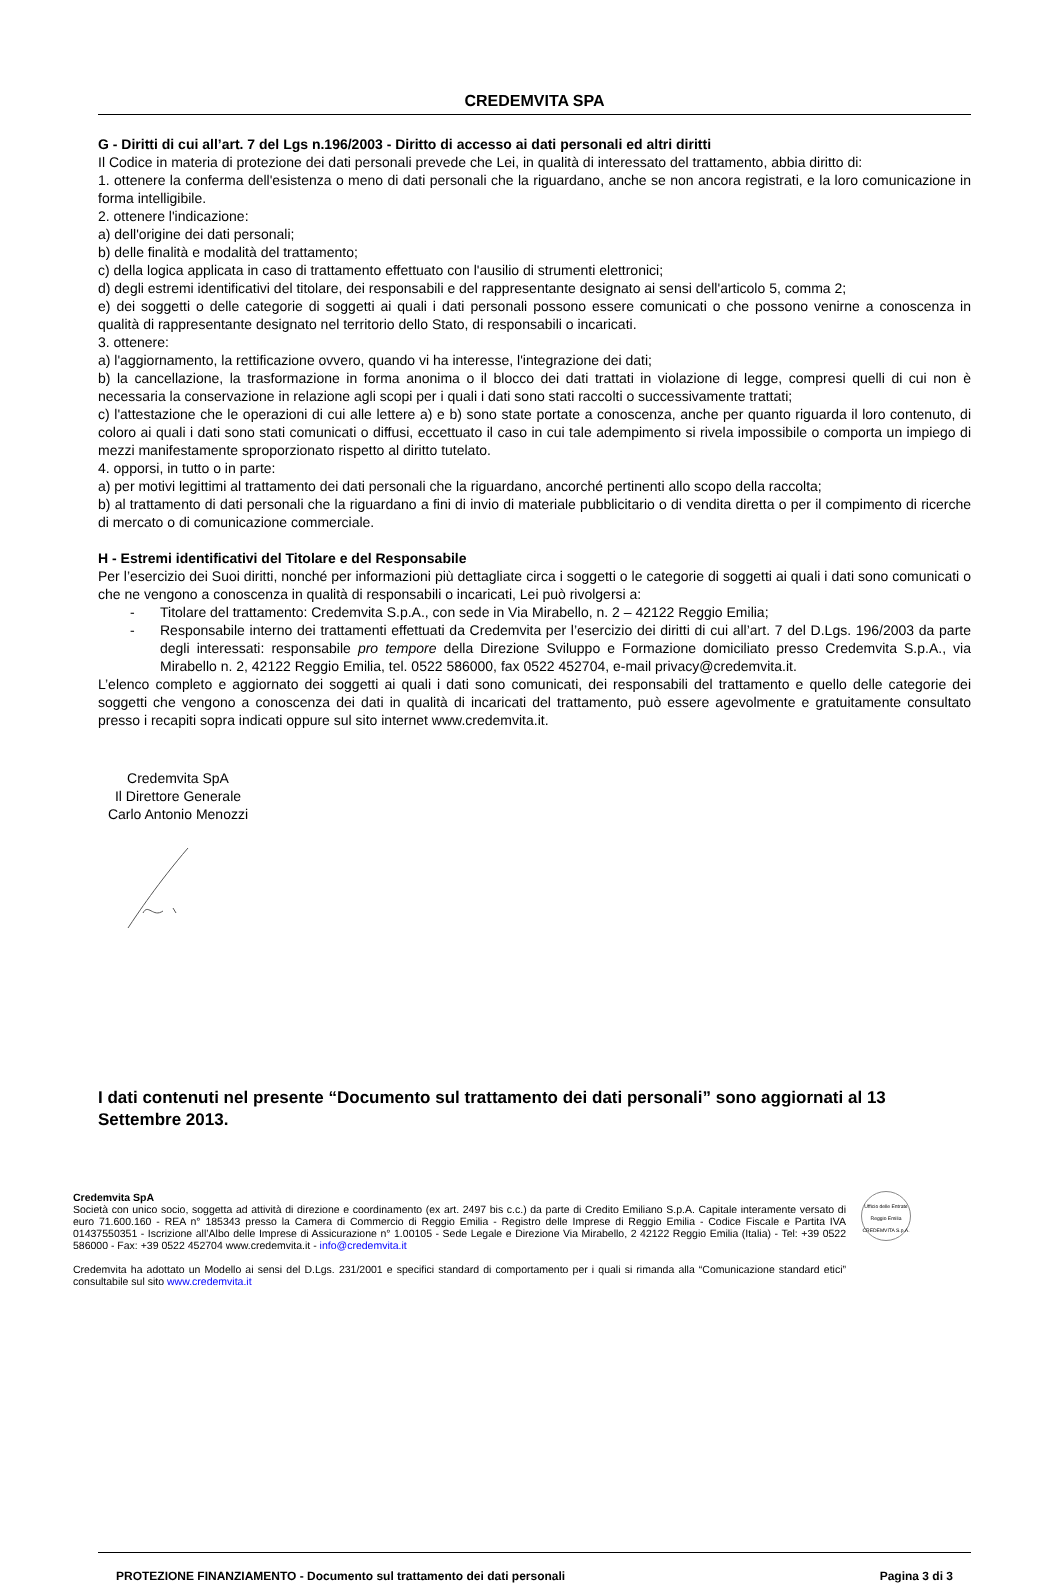CREDEMVITA SPA
G - Diritti di cui all’art. 7 del Lgs n.196/2003 - Diritto di accesso ai dati personali ed altri diritti
Il Codice in materia di protezione dei dati personali prevede che Lei, in qualità di interessato del trattamento, abbia diritto di:
1. ottenere la conferma dell'esistenza o meno di dati personali che la riguardano, anche se non ancora registrati, e la loro comunicazione in forma intelligibile.
2. ottenere l'indicazione:
a) dell'origine dei dati personali;
b) delle finalità e modalità del trattamento;
c) della logica applicata in caso di trattamento effettuato con l'ausilio di strumenti elettronici;
d) degli estremi identificativi del titolare, dei responsabili e del rappresentante designato ai sensi dell'articolo 5, comma 2;
e) dei soggetti o delle categorie di soggetti ai quali i dati personali possono essere comunicati o che possono venirne a conoscenza in qualità di rappresentante designato nel territorio dello Stato, di responsabili o incaricati.
3. ottenere:
a) l'aggiornamento, la rettificazione ovvero, quando vi ha interesse, l'integrazione dei dati;
b) la cancellazione, la trasformazione in forma anonima o il blocco dei dati trattati in violazione di legge, compresi quelli di cui non è necessaria la conservazione in relazione agli scopi per i quali i dati sono stati raccolti o successivamente trattati;
c) l'attestazione che le operazioni di cui alle lettere a) e b) sono state portate a conoscenza, anche per quanto riguarda il loro contenuto, di coloro ai quali i dati sono stati comunicati o diffusi, eccettuato il caso in cui tale adempimento si rivela impossibile o comporta un impiego di mezzi manifestamente sproporzionato rispetto al diritto tutelato.
4. opporsi, in tutto o in parte:
a) per motivi legittimi al trattamento dei dati personali che la riguardano, ancorché pertinenti allo scopo della raccolta;
b) al trattamento di dati personali che la riguardano a fini di invio di materiale pubblicitario o di vendita diretta o per il compimento di ricerche di mercato o di comunicazione commerciale.
H - Estremi identificativi del Titolare e del Responsabile
Per l’esercizio dei Suoi diritti, nonché per informazioni più dettagliate circa i soggetti o le categorie di soggetti ai quali i dati sono comunicati o che ne vengono a conoscenza in qualità di responsabili o incaricati, Lei può rivolgersi a:
- Titolare del trattamento: Credemvita S.p.A., con sede in Via Mirabello, n. 2 – 42122 Reggio Emilia;
- Responsabile interno dei trattamenti effettuati da Credemvita per l’esercizio dei diritti di cui all’art. 7 del D.Lgs. 196/2003 da parte degli interessati: responsabile pro tempore della Direzione Sviluppo e Formazione domiciliato presso Credemvita S.p.A., via Mirabello n. 2, 42122 Reggio Emilia, tel. 0522 586000, fax 0522 452704, e-mail privacy@credemvita.it.
L’elenco completo e aggiornato dei soggetti ai quali i dati sono comunicati, dei responsabili del trattamento e quello delle categorie dei soggetti che vengono a conoscenza dei dati in qualità di incaricati del trattamento, può essere agevolmente e gratuitamente consultato presso i recapiti sopra indicati oppure sul sito internet www.credemvita.it.
Credemvita SpA
Il Direttore Generale
Carlo Antonio Menozzi
I dati contenuti nel presente “Documento sul trattamento dei dati personali” sono aggiornati al 13 Settembre 2013.
Credemvita SpA
Società con unico socio, soggetta ad attività di direzione e coordinamento (ex art. 2497 bis c.c.) da parte di Credito Emiliano S.p.A. Capitale interamente versato di euro 71.600.160 - REA n° 185343 presso la Camera di Commercio di Reggio Emilia - Registro delle Imprese di Reggio Emilia - Codice Fiscale e Partita IVA 01437550351 - Iscrizione all’Albo delle Imprese di Assicurazione n° 1.00105 - Sede Legale e Direzione Via Mirabello, 2 42122 Reggio Emilia (Italia) - Tel: +39 0522 586000 - Fax: +39 0522 452704 www.credemvita.it - info@credemvita.it
Credemvita ha adottato un Modello ai sensi del D.Lgs. 231/2001 e specifici standard di comportamento per i quali si rimanda alla “Comunicazione standard etici” consultabile sul sito www.credemvita.it
Ufficio delle Entrate Reggio Emilia
CREDEMVITA S.p.A.
PROTEZIONE FINANZIAMENTO - Documento sul trattamento dei dati personali Pagina 3 di 3